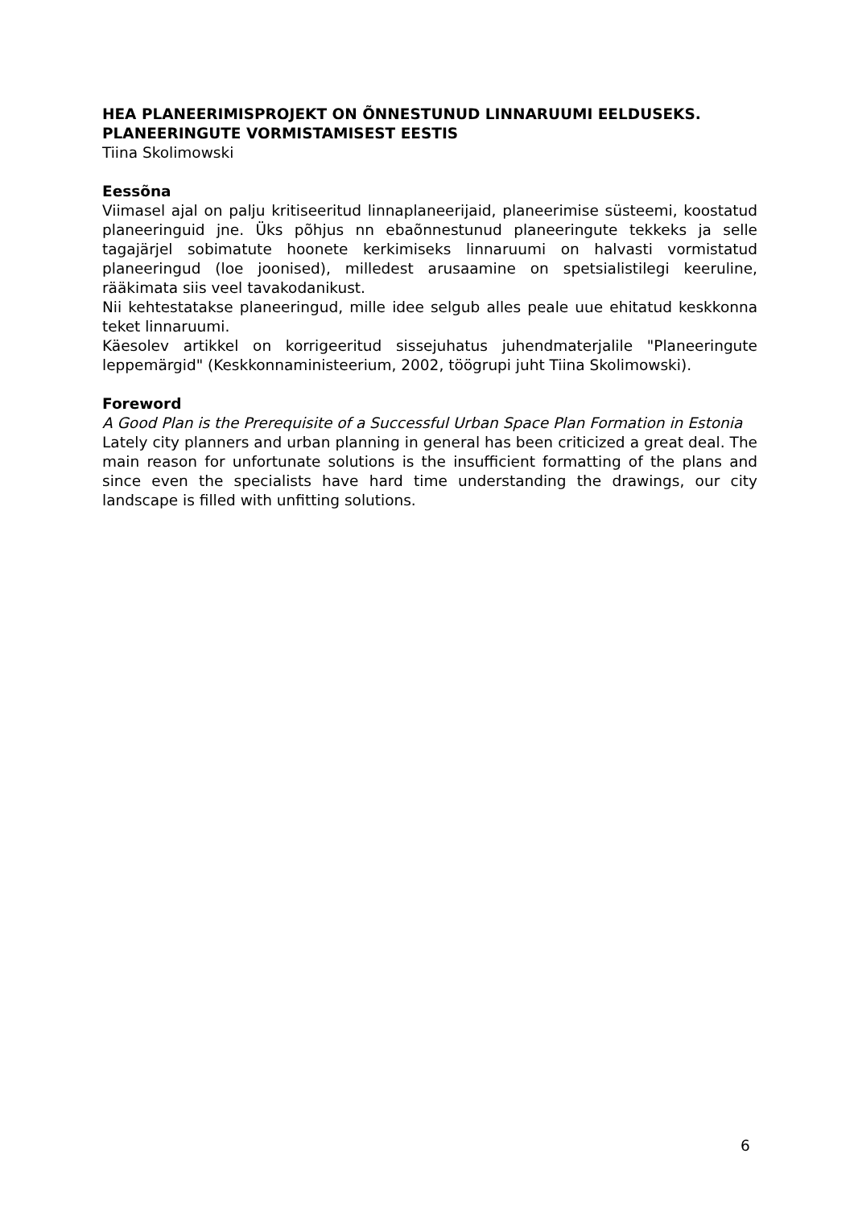HEA PLANEERIMISPROJEKT ON ÕNNESTUNUD LINNARUUMI EELDUSEKS. PLANEERINGUTE VORMISTAMISEST EESTIS
Tiina Skolimowski
Eessõna
Viimasel ajal on palju kritiseeritud linnaplaneerijaid, planeerimise süsteemi, koostatud planeeringuid jne. Üks põhjus nn ebaõnnestunud planeeringute tekkeks ja selle tagajärjel sobimatute hoonete kerkimiseks linnaruumi on halvasti vormistatud planeeringud (loe joonised), milledest arusaamine on spetsialistilegi keeruline, rääkimata siis veel tavakodanikust.
Nii kehtestatakse planeeringud, mille idee selgub alles peale uue ehitatud keskkonna teket linnaruumi.
Käesolev artikkel on korrigeeritud sissejuhatus juhendmaterjalile "Planeeringute leppemärgid" (Keskkonnaministeerium, 2002, töögrupi juht Tiina Skolimowski).
Foreword
A Good Plan is the Prerequisite of a Successful Urban Space Plan Formation in Estonia
Lately city planners and urban planning in general has been criticized a great deal. The main reason for unfortunate solutions is the insufficient formatting of the plans and since even the specialists have hard time understanding the drawings, our city landscape is filled with unfitting solutions.
6